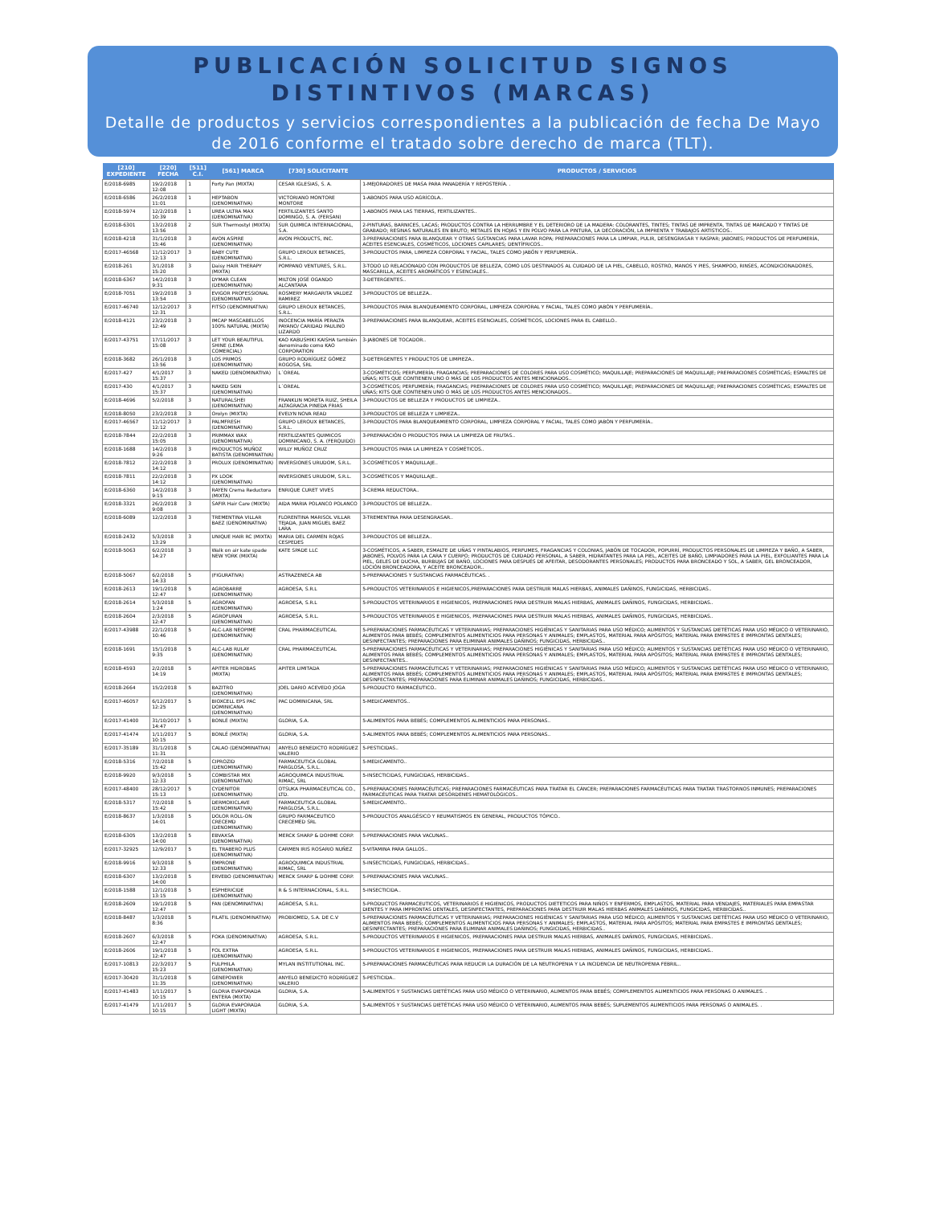PUBLICACIÓN SOLICITUD SIGNOS DISTINTIVOS (MARCAS)
Detalle de productos y servicios correspondientes a la publicación de fecha De Mayo de 2016 conforme el tratado sobre derecho de marca (TLT).
| [210] EXPEDIENTE | [220] FECHA | [511] C.I. | [561] MARCA | [730] SOLICITANTE | PRODUCTOS / SERVICIOS |
| --- | --- | --- | --- | --- | --- |
| E/2018-6985 | 19/2/2018 12:08 | 1 | Forty Pan (MIXTA) | CESAR IGLESIAS, S. A. | 1-MEJORADORES DE MASA PARA PANADERÍA Y REPOSTERÍA. . |
| E/2018-6586 | 26/2/2018 11:01 | 1 | HEPTABON (DENOMINATIVA) | VICTORIANO MONTORE MONTORE | 1-ABONOS PARA USO AGRÍCOLA.. |
| E/2018-5974 | 12/2/2018 10:39 | 1 | UREA ULTRA MAX (DENOMINATIVA) | FERTILIZANTES SANTO DOMINGO, S. A. (FERSAN) | 1-ABONOS PARA LAS TIERRAS, FERTILIZANTES.. |
| E/2018-6301 | 13/2/2018 13:56 | 2 | SUR Thermostyl (MIXTA) | SUR QUIMICA INTERNACIONAL, S.A. | 2-PINTURAS, BARNICES, LACAS; PRODUCTOS CONTRA LA HERRUMBRE Y EL DETERIORO DE LA MADERA: COLORANTES, TINTES; TINTAS DE IMPRENTA, TINTAS DE MARCADO Y TINTAS DE GRABADO; RESINAS NATURALES EN BRUTO; METALES EN HOJAS Y EN POLVO PARA LA PINTURA, LA DECORACIÓN, LA IMPRENTA Y TRABAJOS ARTÍSTICOS.. |
| E/2018-4218 | 31/1/2018 15:46 | 3 | AVON ASPIRE (DENOMINATIVA) | AVON PRODUCTS, INC. | 3-PREPARACIONES PARA BLANQUEAR Y OTRAS SUSTANCIAS PARA LAVAR ROPA; PREPARACIONES PARA LA LIMPIAR, PULIR, DESENGRASAR Y RASPAR; JABONES; PRODUCTOS DE PERFUMERÍA, ACEITES ESENCIALES, COSMÉTICOS, LOCIONES CAPILARES; DENTÍFRICOS.. |
| E/2017-46568 | 11/12/2017 12:13 | 3 | BABY CUTE (DENOMINATIVA) | GRUPO LEROUX BETANCES, S.R.L. | 3-PRODUCTOS PARA, LIMPIEZA CORPORAL Y FACIAL, TALES COMO JABÓN Y PERFUMERÍA.. |
| E/2018-261 | 3/1/2018 15:20 | 3 | Daisy HAIR THERAPY (MIXTA) | POMPANO VENTURES, S.R.L. | 3-TODO LO RELACIONADO CON PRODUCTOS DE BELLEZA, COMO LOS DESTINADOS AL CUIDADO DE LA PIEL, CABELLO, ROSTRO, MANOS Y PIES, SHAMPOO, RINSES, ACONDICIONADORES, MASCARILLA, ACEITES AROMÁTICOS Y ESENCIALES.. |
| E/2018-6367 | 14/2/2018 9:31 | 3 | DYMAR CLEAN (DENOMINATIVA) | MILTON JOSÉ OGANDO ALCANTARA | 3-DETERGENTES.. |
| E/2018-7051 | 19/2/2018 13:54 | 3 | EVIGOR PROFESSIONAL (DENOMINATIVA) | ROSMERY MARGARITA VALDEZ RAMIREZ | 3-PRODUCTOS DE BELLEZA.. |
| E/2017-46740 | 12/12/2017 12:31 | 3 | FITSO (DENOMINATIVA) | GRUPO LEROUX BETANCES, S.R.L. | 3-PRODUCTOS PARA BLANQUEAMIENTO CORPORAL, LIMPIEZA CORPORAL Y FACIAL, TALES COMO JABÓN Y PERFUMERÍA.. |
| E/2018-4121 | 23/2/2018 12:49 | 3 | IMCAP MASCABELLOS 100% NATURAL (MIXTA) | INOCENCIA MARÍA PERALTA PAYANO/ CARIDAD PAULINO LIZARDO | 3-PREPARACIONES PARA BLANQUEAR, ACEITES ESENCIALES, COSMÉTICOS, LOCIONES PARA EL CABELLO.. |
| E/2017-43751 | 17/11/2017 15:08 | 3 | LET YOUR BEAUTIFUL SHINE (LEMA COMERCIAL) | KAO KABUSHIKI KAISHA también denominado como KAO CORPORATION | 3-JABONES DE TOCADOR.. |
| E/2018-3682 | 26/1/2018 13:56 | 3 | LOS PRIMOS (DENOMINATIVA) | GRUPO RODRÍGUEZ GÓMEZ ROGOSA, SRL | 3-DETERGENTES Y PRODUCTOS DE LIMPIEZA.. |
| E/2017-427 | 4/1/2017 15:37 | 3 | NAKED (DENOMINATIVA) | L´OREAL | 3-COSMÉTICOS; PERFUMERÍA; FRAGANCIAS; PREPARACIONES DE COLORES PARA USO COSMÉTICO; MAQUILLAJE; PREPARACIONES DE MAQUILLAJE; PREPARACIONES COSMÉTICAS; ESMALTES DE UÑAS; KITS QUE CONTIENEN UNO O MÁS DE LOS PRODUCTOS ANTES MENCIONADOS.. |
| E/2017-430 | 4/1/2017 15:37 | 3 | NAKED SKIN (DENOMINATIVA) | L´OREAL | 3-COSMÉTICOS; PERFUMERÍA; FRAGANCIAS; PREPARACIONES DE COLORES PARA USO COSMÉTICO; MAQUILLAJE; PREPARACIONES DE MAQUILLAJE; PREPARACIONES COSMÉTICAS; ESMALTES DE UÑAS; KITS QUE CONTIENEN UNO O MÁS DE LOS PRODUCTOS ANTES MENCIONADOS.. |
| E/2018-4696 | 5/2/2018 | 3 | NATURALSHEI (DENOMINATIVA) | FRANKLIN MORETA RUIZ, SHEILA ALTAGRACIA PINEDA FRIAS | 3-PRODUCTOS DE BELLEZA Y PRODUCTOS DE LIMPIEZA.. |
| E/2018-8050 | 23/2/2018 | 3 | Orolyn (MIXTA) | EVELYN NOVA READ | 3-PRODUCTOS DE BELLEZA Y LIMPIEZA.. |
| E/2017-46567 | 11/12/2017 12:12 | 3 | PALMFRESH (DENOMINATIVA) | GRUPO LEROUX BETANCES, S.R.L. | 3-PRODUCTOS PARA BLANQUEAMIENTO CORPORAL, LIMPIEZA CORPORAL Y FACIAL, TALES COMO JABÓN Y PERFUMERÍA.. |
| E/2018-7844 | 22/2/2018 15:05 | 3 | PRIMMAX WAX (DENOMINATIVA) | FERTILIZANTES QUIMICOS DOMINICANO, S. A. (FERQUIDO) | 3-PREPARACIÓN O PRODUCTOS PARA LA LIMPIEZA DE FRUTAS.. |
| E/2018-1688 | 14/2/2018 9:26 | 3 | PRODUCTOS MUÑOZ BATISTA (DENOMINATIVA) | WILLY MUÑOZ CRUZ | 3-PRODUCTOS PARA LA LIMPIEZA Y COSMÉTICOS.. |
| E/2018-7812 | 22/2/2018 14:12 | 3 | PROLUX (DENOMINATIVA) | INVERSIONES URUDOM, S.R.L. | 3-COSMÉTICOS Y MAQUILLAJE.. |
| E/2018-7811 | 22/2/2018 14:12 | 3 | PX LOOK (DENOMINATIVA) | INVERSIONES URUDOM, S.R.L. | 3-COSMÉTICOS Y MAQUILLAJE.. |
| E/2018-6360 | 14/2/2018 9:15 | 3 | RAYEN Crema Reductora (MIXTA) | ENRIQUE CURET VIVES | 3-CREMA REDUCTORA.. |
| E/2018-3321 | 26/2/2018 9:08 | 3 | SAFIR Hair Care (MIXTA) | AIDA MARIA POLANCO POLANCO | 3-PRODUCTOS DE BELLEZA.. |
| E/2018-6089 | 12/2/2018 | 3 | TREMENTINA VILLAR BAEZ (DENOMINATIVA) | FLORENTINA MARISOL VILLAR TEJADA, JUAN MIGUEL BAEZ LARA | 3-TREMENTINA PARA DESENGRASAR.. |
| E/2018-2432 | 5/3/2018 13:29 | 3 | UNIQUE HAIR RC (MIXTA) | MARIA DEL CARMEN ROJAS CESPEDES | 3-PRODUCTOS DE BELLEZA.. |
| E/2018-5063 | 6/2/2018 14:27 | 3 | Walk on air kate spade NEW YORK (MIXTA) | KATE SPADE LLC | 3-COSMÉTICOS, A SABER, ESMALTE DE UÑAS Y PINTALABIOS, PERFUMES, FRAGANCIAS Y COLONIAS, JABÓN DE TOCADOR, POPURRÍ, PRODUCTOS PERSONALES DE LIMPIEZA Y BAÑO, A SABER, JABONES, POLVOS PARA LA CARA Y CUERPO; PRODUCTOS DE CUIDADO PERSONAL, A SABER, HIDRATANTES PARA LA PIEL, ACEITES DE BAÑO, LIMPIADORES PARA LA PIEL, EXFOLIANTES PARA LA PIEL, GELES DE DUCHA, BURBUJAS DE BAÑO, LOCIONES PARA DESPUÉS DE AFEITAR, DESODORANTES PERSONALES; PRODUCTOS PARA BRONCEADO Y SOL, A SABER, GEL BRONCEADOR, LOCIÓN BRONCEADORA, Y ACEITE BRONCEADOR.. |
| E/2018-5067 | 6/2/2018 14:33 | 5 | (FIGURATIVA) | ASTRAZENECA AB | 5-PREPARACIONES Y SUSTANCIAS FARMACÉUTICAS. . |
| E/2018-2613 | 19/1/2018 12:47 | 5 | AGROBARRE (DENOMINATIVA) | AGROESA, S.R.L | 5-PRODUCTOS VETERINARIOS E HIGIENICOS,PREPARACIONES PARA DESTRUIR MALAS HIERBAS, ANIMALES DAÑINOS, FUNGICIDAS, HERBICIDAS.. |
| E/2018-2614 | 5/3/2018 1:24 | 5 | AGROFAN (DENOMINATIVA) | AGROESA, S.R.L | 5-PRODUCTOS VETERINARIOS E HIGIENICOS, PREPARACIONES PARA DESTRUIR MALAS HIERBAS, ANIMALES DAÑINOS, FUNGICIDAS, HERBICIDAS.. |
| E/2018-2604 | 2/3/2018 12:47 | 5 | AGROFURAN (DENOMINATIVA) | AGROESA, S.R.L. | 5-PRODUCTOS VETERINARIOS E HIGIENICOS, PREPARACIONES PARA DESTRUIR MALAS HIERBAS, ANIMALES DAÑINOS, FUNGICIDAS, HERBICIDAS.. |
| E/2017-43988 | 22/1/2018 10:46 | 5 | ALC-LAB NEOPIME (DENOMINATIVA) | CRAL PHARMACEUTICAL | 5-PREPARACIONES FARMACÉUTICAS Y VETERINARIAS; PREPARACIONES HIGIÉNICAS Y SANITARIAS PARA USO MÉDICO; ALIMENTOS Y SUSTANCIAS DIETÉTICAS PARA USO MÉDICO O VETERINARIO, ALIMENTOS PARA BEBÉS; COMPLEMENTOS ALIMENTICIOS PARA PERSONAS Y ANIMALES; EMPLASTOS, MATERIAL PARA APÓSITOS; MATERIAL PARA EMPASTES E IMPRONTAS DENTALES; DESINFECTANTES; PREPARACIONES PARA ELIMINAR ANIMALES DAÑINOS; FUNGICIDAS, HERBICIDAS.. |
| E/2018-1691 | 15/1/2018 9:35 | 5 | ALC-LAB RULAY (DENOMINATIVA) | CRAL PHARMACEUTICAL | 5-PREPARACIONES FARMACÉUTICAS Y VETERINARIAS; PREPARACIONES HIGIÉNICAS Y SANITARIAS PARA USO MÉDICO; ALIMENTOS Y SUSTANCIAS DIETÉTICAS PARA USO MÉDICO O VETERINARIO, ALIMENTOS PARA BEBÉS; COMPLEMENTOS ALIMENTICIOS PARA PERSONAS Y ANIMALES; EMPLASTOS, MATERIAL PARA APÓSITOS; MATERIAL PARA EMPASTES E IMPRONTAS DENTALES; DESINFECTANTES.. |
| E/2018-4593 | 2/2/2018 14:19 | 5 | APITER HIDROBAS (MIXTA) | APITER LIMITADA | 5-PREPARACIONES FARMACÉUTICAS Y VETERINARIAS; PREPARACIONES HIGIÉNICAS Y SANITARIAS PARA USO MÉDICO; ALIMENTOS Y SUSTANCIAS DIETÉTICAS PARA USO MÉDICO O VETERINARIO, ALIMENTOS PARA BEBÉS; COMPLEMENTOS ALIMENTICIOS PARA PERSONAS Y ANIMALES; EMPLASTOS, MATERIAL PARA APÓSITOS; MATERIAL PARA EMPASTES E IMPRONTAS DENTALES; DESINFECTANTES; PREPARACIONES PARA ELIMINAR ANIMALES DAÑINOS; FUNGICIDAS, HERBICIDAS.. |
| E/2018-2664 | 15/2/2018 | 5 | BAZITRO (DENOMINATIVA) | JOEL DARIO ACEVEDO JOGA | 5-PRODUCTO FARMACÉUTICO.. |
| E/2017-46057 | 6/12/2017 12:25 | 5 | BIOXCELL EPS PAC DOMINICANA (DENOMINATIVA) | PAC DOMINICANA, SRL | 5-MEDICAMENTOS.. |
| E/2017-41400 | 31/10/2017 14:47 | 5 | BONLÉ (MIXTA) | GLORIA, S.A. | 5-ALIMENTOS PARA BEBÉS; COMPLEMENTOS ALIMENTICIOS PARA PERSONAS.. |
| E/2017-41474 | 1/11/2017 10:15 | 5 | BONLÉ (MIXTA) | GLORIA, S.A. | 5-ALIMENTOS PARA BEBÉS; COMPLEMENTOS ALIMENTICIOS PARA PERSONAS.. |
| E/2017-35189 | 31/1/2018 11:31 | 5 | CALAO (DENOMINATIVA) | ANYELO BENEDICTO RODRÍGUEZ VALERIO | 5-PESTICIDAS.. |
| E/2018-5316 | 7/2/2018 15:42 | 5 | CIPROZID (DENOMINATIVA) | FARMACEUTICA GLOBAL FARGLOSA, S.R.L. | 5-MEDICAMENTO.. |
| E/2018-9920 | 9/3/2018 12:33 | 5 | COMBISTAR MIX (DENOMINATIVA) | AGROQUIMICA INDUSTRIAL RIMAC, SRL | 5-INSECTICIDAS, FUNGICIDAS, HERBICIDAS.. |
| E/2017-48400 | 28/12/2017 15:13 | 5 | CYDENITOR (DENOMINATIVA) | OTSUKA PHARMACEUTICAL CO., LTD. | 5-PREPARACIONES FARMACÉUTICAS; PREPARACIONES FARMACÉUTICAS PARA TRATAR EL CÁNCER; PREPARACIONES FARMACÉUTICAS PARA TRATAR TRASTORNOS INMUNES; PREPARACIONES FARMACÉUTICAS PARA TRATAR DESÓRDENES HEMATOLÓGICOS.. |
| E/2018-5317 | 7/2/2018 15:42 | 5 | DERMOXICLAVE (DENOMINATIVA) | FARMACEUTICA GLOBAL FARGLOSA, S.R.L. | 5-MEDICAMENTO.. |
| E/2018-8637 | 1/3/2018 14:01 | 5 | DOLOR ROLL-ON CRECEMD (DENOMINATIVA) | GRUPO FARMACEUTICO CRECEMED SRL | 5-PRODUCTOS ANALGÉSICO Y REUMATISMOS EN GENERAL, PRODUCTOS TÓPICO.. |
| E/2018-6305 | 13/2/2018 14:00 | 5 | EBVAXSA (DENOMINATIVA) | MERCK SHARP & DOHME CORP. | 5-PREPARACIONES PARA VACUNAS.. |
| E/2017-32925 | 12/9/2017 | 5 | EL TRABERO PLUS (DENOMINATIVA) | CARMEN IRIS ROSARIO NUÑEZ | 5-VITAMINA PARA GALLOS.. |
| E/2018-9916 | 9/3/2018 12:33 | 5 | EMPRONE (DENOMINATIVA) | AGROQUIMICA INDUSTRIAL RIMAC, SRL | 5-INSECTICIDAS, FUNGICIDAS, HERBICIDAS.. |
| E/2018-6307 | 13/2/2018 14:00 | 5 | ERVEBO (DENOMINATIVA) | MERCK SHARP & DOHME CORP. | 5-PREPARACIONES PARA VACUNAS.. |
| E/2018-1588 | 12/1/2018 13:15 | 5 | ESPHERICIDE (DENOMINATIVA) | R & S INTERNACIONAL, S.R.L. | 5-INSECTICIDA.. |
| E/2018-2609 | 19/1/2018 12:47 | 5 | FAN (DENOMINATIVA) | AGROESA, S.R.L. | 5-PRODUCTOS FARMACEUTICOS, VETERINARIOS E HIGIENICOS, PRODUCTOS DIETETICOS PARA NIÑOS Y ENFERMOS, EMPLASTOS, MATERIAL PARA VENDAJES, MATERIALES PARA EMPASTAR DIENTES Y PARA IMPRONTAS DENTALES, DESINFECTANTES, PREPARACIONES PARA DESTRUIR MALAS HIERBAS ANIMALES DAÑINOS, FUNGICIDAS, HERBICIDAS.. |
| E/2018-8487 | 1/3/2018 8:36 | 5 | FILATIL (DENOMINATIVA) | PROBIOMED, S.A. DE C.V | 5-PREPARACIONES FARMACÉUTICAS Y VETERINARIAS; PREPARACIONES HIGIÉNICAS Y SANITARIAS PARA USO MÉDICO; ALIMENTOS Y SUSTANCIAS DIETÉTICAS PARA USO MÉDICO O VETERINARIO, ALIMENTOS PARA BEBÉS; COMPLEMENTOS ALIMENTICIOS PARA PERSONAS Y ANIMALES; EMPLASTOS, MATERIAL PARA APÓSITOS; MATERIAL PARA EMPASTES E IMPRONTAS DENTALES; DESINFECTANTES; PREPARACIONES PARA ELIMINAR ANIMALES DAÑINOS; FUNGICIDAS, HERBICIDAS.. |
| E/2018-2607 | 6/3/2018 12:47 | 5 | FOKA (DENOMINATIVA) | AGROESA, S.R.L. | 5-PRODUCTOS VETERINARIOS E HIGIENICOS, PREPARACIONES PARA DESTRUIR MALAS HIERBAS, ANIMALES DAÑINOS, FUNGICIDAS, HERBICIDAS.. |
| E/2018-2606 | 19/1/2018 12:47 | 5 | FOL EXTRA (DENOMINATIVA) | AGROESA, S.R.L. | 5-PRODUCTOS VETERINARIOS E HIGIENICOS, PREPARACIONES PARA DESTRUIR MALAS HIERBAS, ANIMALES DAÑINOS, FUNGICIDAS, HERBICIDAS.. |
| E/2017-10813 | 22/3/2017 15:23 | 5 | FULPHILA (DENOMINATIVA) | MYLAN INSTITUTIONAL INC. | 5-PREPARACIONES FARMACÉUTICAS PARA REDUCIR LA DURACIÓN DE LA NEUTROPENIA Y LA INCIDENCIA DE NEUTROPENIA FEBRIL.. |
| E/2017-30420 | 31/1/2018 11:35 | 5 | GENEPOWER (DENOMINATIVA) | ANYELO BENEDICTO RODRÍGUEZ VALERIO | 5-PESTICIDA.. |
| E/2017-41483 | 1/11/2017 10:15 | 5 | GLORIA EVAPORADA ENTERA (MIXTA) | GLORIA, S.A. | 5-ALIMENTOS Y SUSTANCIAS DIETÉTICAS PARA USO MÉDICO O VETERINARIO, ALIMENTOS PARA BEBÉS; COMPLEMENTOS ALIMENTICIOS PARA PERSONAS O ANIMALES. . |
| E/2017-41479 | 1/11/2017 10:15 | 5 | GLORIA EVAPORADA LIGHT (MIXTA) | GLORIA, S.A. | 5-ALIMENTOS Y SUSTANCIAS DIETÉTICAS PARA USO MÉDICO O VETERINARIO, ALIMENTOS PARA BEBÉS; SUPLEMENTOS ALIMENTICIOS PARA PERSONAS O ANIMALES. . |